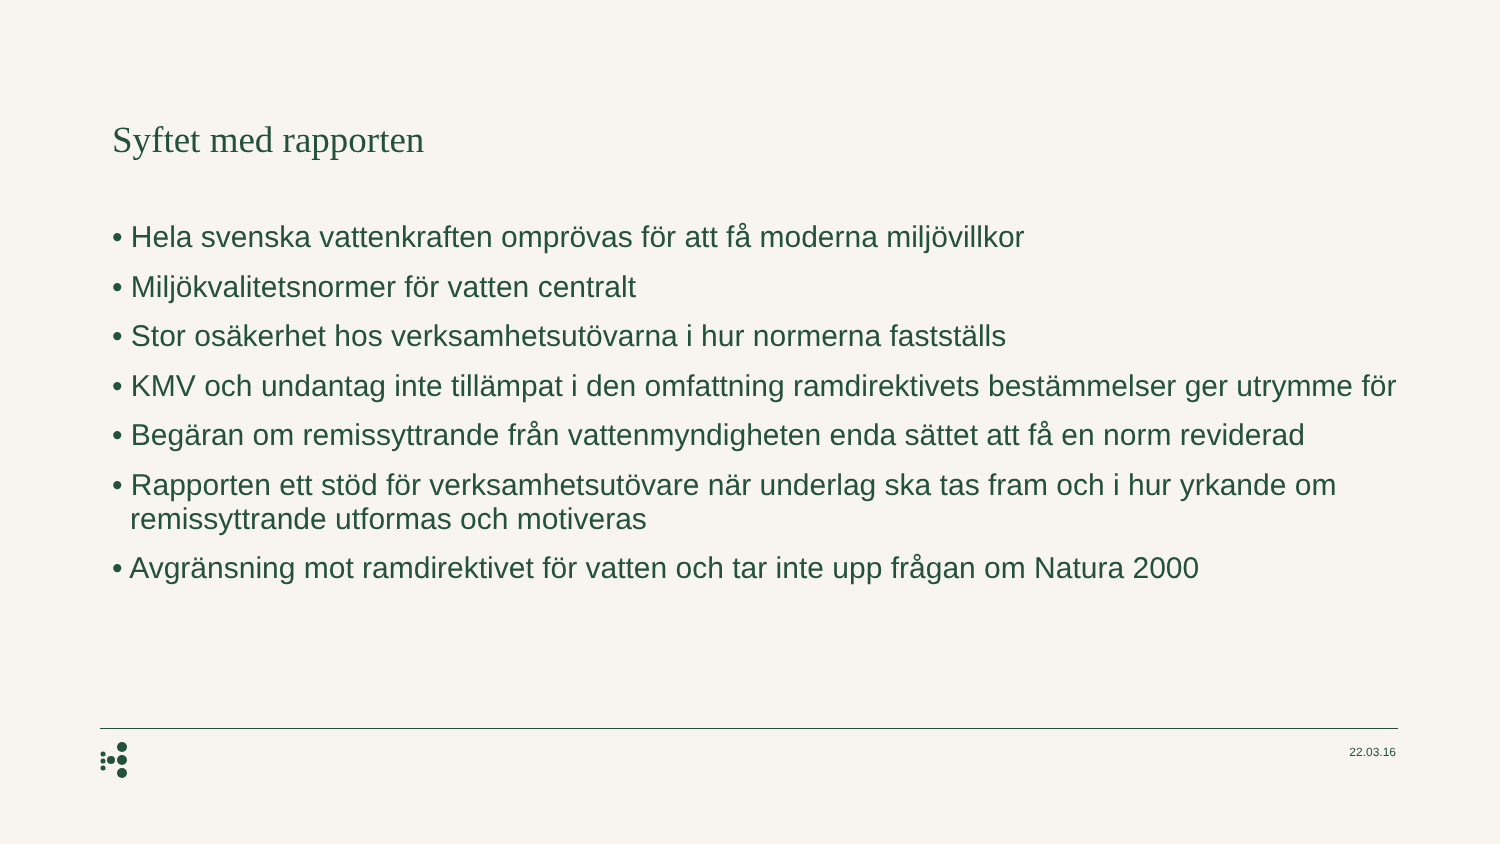Syftet med rapporten
• Hela svenska vattenkraften omprövas för att få moderna miljövillkor
• Miljökvalitetsnormer för vatten centralt
• Stor osäkerhet hos verksamhetsutövarna i hur normerna fastställs
• KMV och undantag inte tillämpat i den omfattning ramdirektivets bestämmelser ger utrymme för
• Begäran om remissyttrande från vattenmyndigheten enda sättet att få en norm reviderad
• Rapporten ett stöd för verksamhetsutövare när underlag ska tas fram och i hur yrkande om remissyttrande utformas och motiveras
• Avgränsning mot ramdirektivet för vatten och tar inte upp frågan om Natura 2000
22.03.16